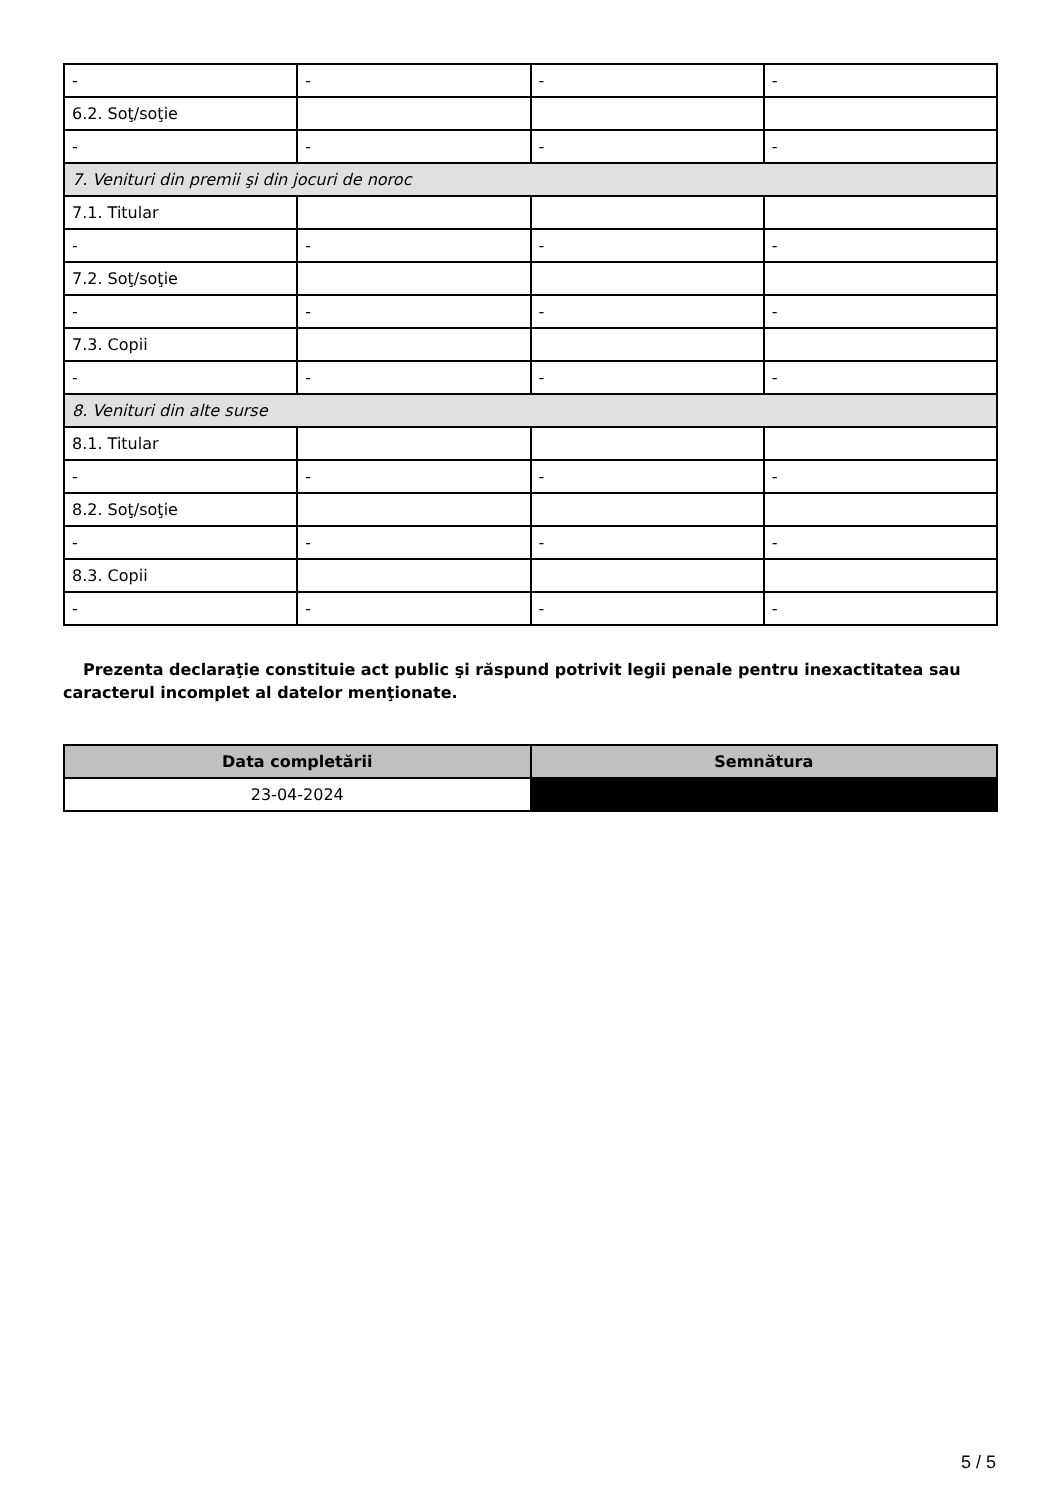| - | - | - | - |
| 6.2. Soţ/soţie | | | |
| - | - | - | - |
| 7. Venituri din premii şi din jocuri de noroc | | | |
| 7.1. Titular | | | |
| - | - | - | - |
| 7.2. Soţ/soţie | | | |
| - | - | - | - |
| 7.3. Copii | | | |
| - | - | - | - |
| 8. Venituri din alte surse | | | |
| 8.1. Titular | | | |
| - | - | - | - |
| 8.2. Soţ/soţie | | | |
| - | - | - | - |
| 8.3. Copii | | | |
| - | - | - | - |
Prezenta declaraţie constituie act public şi răspund potrivit legii penale pentru inexactitatea sau caracterul incomplet al datelor menţionate.
| Data completării | Semnătura |
| --- | --- |
| 23-04-2024 | |
5 / 5